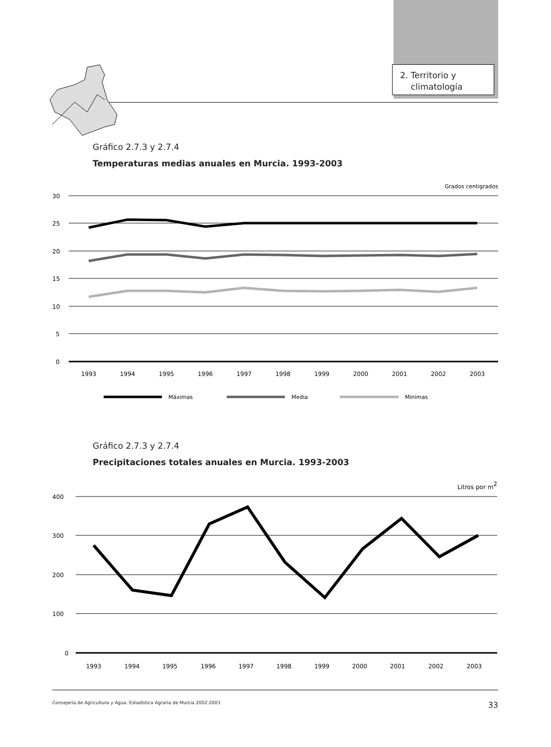2. Territorio y
climatología
Gráfico 2.7.3 y 2.7.4
Temperaturas medias anuales en Murcia. 1993-2003
Grados centígrados
30
25
20
15
10
5
0
1993
1994
1995
1996
1997
1998
1999
2000
2001
2002
2003
Máximas
Media
Mínimas
Gráfico 2.7.3 y 2.7.4
Precipitaciones totales anuales en Murcia. 1993-2003
Litros por m2
400
300
200
100
0
1993
1994
1995
1996
1997
1998
1999
2000
2001
2002
2003
Consejería de Agricultura y Agua. Estadística Agraria de Murcia 2002-2003 33